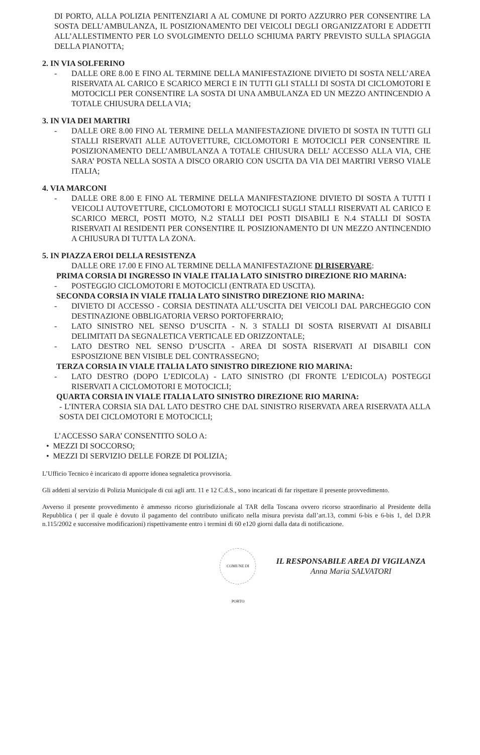DI PORTO, ALLA POLIZIA PENITENZIARI A AL COMUNE DI PORTO AZZURRO PER CONSENTIRE LA SOSTA DELL’AMBULANZA, IL POSIZIONAMENTO DEI VEICOLI DEGLI ORGANIZZATORI E ADDETTI ALL’ALLESTIMENTO PER LO SVOLGIMENTO DELLO SCHIUMA PARTY PREVISTO SULLA SPIAGGIA DELLA PIANOTTA;
2. IN VIA SOLFERINO
- DALLE ORE 8.00 E FINO AL TERMINE DELLA MANIFESTAZIONE DIVIETO DI SOSTA NELL’AREA RISERVATA AL CARICO E SCARICO MERCI E IN TUTTI GLI STALLI DI SOSTA DI CICLOMOTORI E MOTOCICLI PER CONSENTIRE LA SOSTA DI UNA AMBULANZA ED UN MEZZO ANTINCENDIO A TOTALE CHIUSURA DELLA VIA;
3. IN VIA DEI MARTIRI
- DALLE ORE 8.00 FINO AL TERMINE DELLA MANIFESTAZIONE DIVIETO DI SOSTA IN TUTTI GLI STALLI RISERVATI ALLE AUTOVETTURE, CICLOMOTORI E MOTOCICLI PER CONSENTIRE IL POSIZIONAMENTO DELL’AMBULANZA A TOTALE CHIUSURA DELL’ ACCESSO ALLA VIA, CHE SARA’ POSTA NELLA SOSTA A DISCO ORARIO CON USCITA DA VIA DEI MARTIRI VERSO VIALE ITALIA;
4. VIA MARCONI
- DALLE ORE 8.00 E FINO AL TERMINE DELLA MANIFESTAZIONE DIVIETO DI SOSTA A TUTTI I VEICOLI AUTOVETTURE, CICLOMOTORI E MOTOCICLI SUGLI STALLI RISERVATI AL CARICO E SCARICO MERCI, POSTI MOTO, N.2 STALLI DEI POSTI DISABILI E N.4 STALLI DI SOSTA RISERVATI AI RESIDENTI PER CONSENTIRE IL POSIZIONAMENTO DI UN MEZZO ANTINCENDIO A CHIUSURA DI TUTTA LA ZONA.
5. IN PIAZZA EROI DELLA RESISTENZA
DALLE ORE 17.00 E FINO AL TERMINE DELLA MANIFESTAZIONE DI RISERVARE:
PRIMA CORSIA DI INGRESSO IN VIALE ITALIA LATO SINISTRO DIREZIONE RIO MARINA:
- POSTEGGIO CICLOMOTORI E MOTOCICLI (ENTRATA ED USCITA).
SECONDA CORSIA IN VIALE ITALIA LATO SINISTRO DIREZIONE RIO MARINA:
- DIVIETO DI ACCESSO - CORSIA DESTINATA ALL’USCITA DEI VEICOLI DAL PARCHEGGIO CON DESTINAZIONE OBBLIGATORIA VERSO PORTOFERRAIO;
- LATO SINISTRO NEL SENSO D’USCITA - N. 3 STALLI DI SOSTA RISERVATI AI DISABILI DELIMITATI DA SEGNALETICA VERTICALE ED ORIZZONTALE;
- LATO DESTRO NEL SENSO D’USCITA - AREA DI SOSTA RISERVATI AI DISABILI CON ESPOSIZIONE BEN VISIBLE DEL CONTRASSEGNO;
TERZA CORSIA IN VIALE ITALIA LATO SINISTRO DIREZIONE RIO MARINA:
- LATO DESTRO (DOPO L’EDICOLA) - LATO SINISTRO (DI FRONTE L’EDICOLA) POSTEGGI RISERVATI A CICLOMOTORI E MOTOCICLI;
QUARTA CORSIA IN VIALE ITALIA LATO SINISTRO DIREZIONE RIO MARINA:
- L’INTERA CORSIA SIA DAL LATO DESTRO CHE DAL SINISTRO RISERVATA AREA RISERVATA ALLA SOSTA DEI CICLOMOTORI E MOTOCICLI;
L’ACCESSO SARA’ CONSENTITO SOLO A:
• MEZZI DI SOCCORSO;
• MEZZI DI SERVIZIO DELLE FORZE DI POLIZIA;
L’Ufficio Tecnico è incaricato di apporre idonea segnaletica provvisoria.
Gli addetti al servizio di Polizia Municipale di cui agli artt. 11 e 12 C.d.S., sono incaricati di far rispettare il presente provvedimento.
Avverso il presente provvedimento è ammesso ricorso giurisdizionale al TAR della Toscana ovvero ricorso straordinario al Presidente della Repubblica ( per il quale è dovuto il pagamento del contributo unificato nella misura prevista dall’art.13, commi 6-bis e 6-bis 1, del D.P.R n.115/2002 e successive modificazioni) rispettivamente entro i termini di 60 e120 giorni dalla data di notificazione.
COMUNE DI PORTO IL RESPONSABILE AREA DI VIGILANZA
Anna Maria SALVATORI